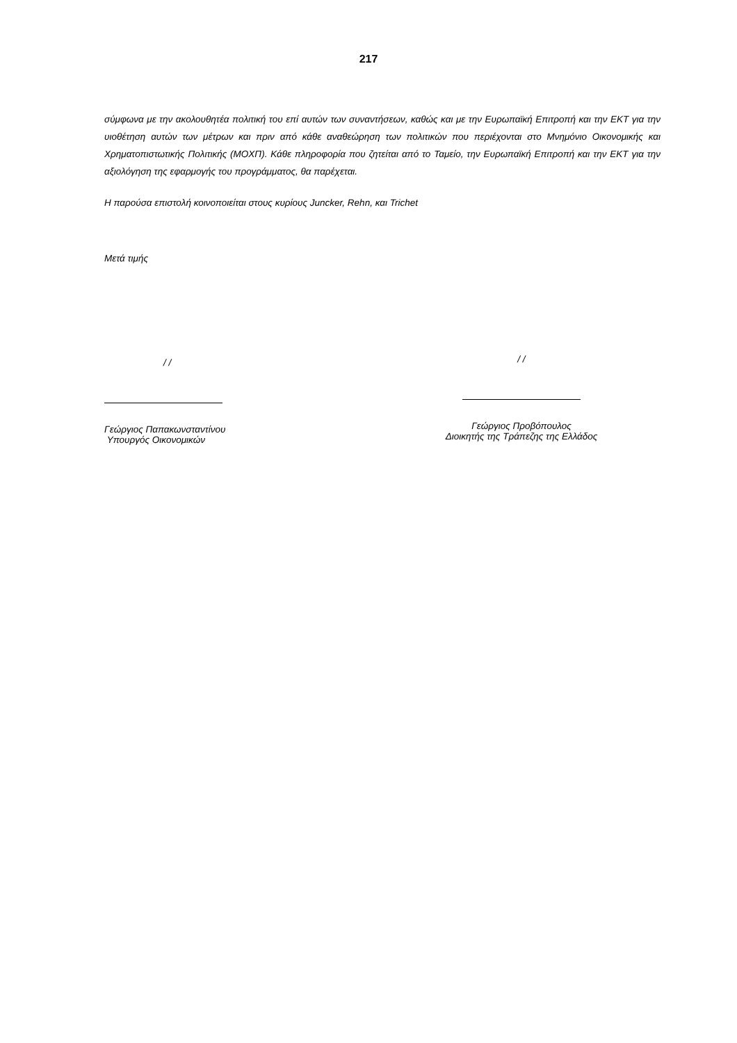217
σύμφωνα με την ακολουθητέα πολιτική του επί αυτών των συναντήσεων, καθώς και με την Ευρωπαϊκή Επιτροπή και την ΕΚΤ για την υιοθέτηση αυτών των μέτρων και πριν από κάθε αναθεώρηση των πολιτικών που περιέχονται στο Μνημόνιο Οικονομικής και Χρηματοπιστωτικής Πολιτικής (ΜΟΧΠ). Κάθε πληροφορία που ζητείται από το Ταμείο, την Ευρωπαϊκή Επιτροπή και την ΕΚΤ για την αξιολόγηση της εφαρμογής του προγράμματος, θα παρέχεται.
Η παρούσα επιστολή κοινοποιείται στους κυρίους Juncker, Rehn, και Trichet
Μετά τιμής
/ /
Γεώργιος Παπακωνσταντίνου
Υπουργός Οικονομικών
/ /
Γεώργιος Προβόπουλος
Διοικητής της Τράπεζης της Ελλάδος